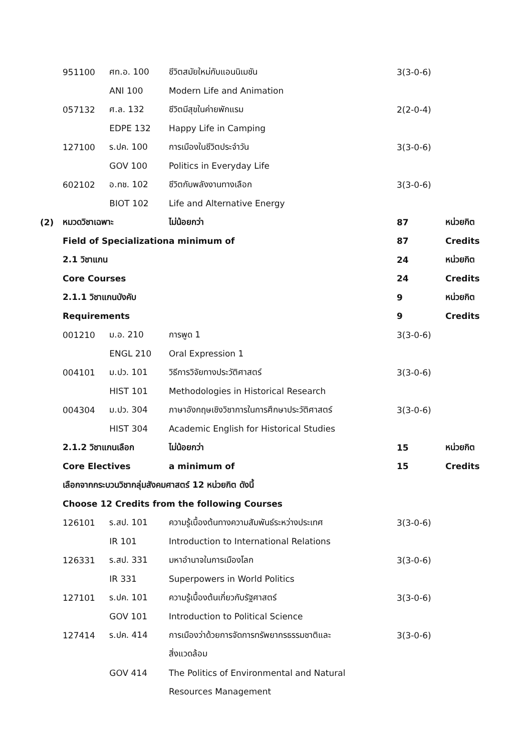| | 951100 | ศท.อ. 100 | ชีวิตสมัยใหม่กับแอนนิเมชัน | 3(3-0-6) | |
| | | ANI 100 | Modern Life and Animation | | |
| | 057132 | ศ.ล. 132 | ชีวิตมีสุขในค่ายพักแรม | 2(2-0-4) | |
| | | EDPE 132 | Happy Life in Camping | | |
| | 127100 | ร.ปค. 100 | การเมืองในชีวิตประจำวัน | 3(3-0-6) | |
| | | GOV 100 | Politics in Everyday Life | | |
| | 602102 | อ.ทช. 102 | ชีวิตกับพลังงานทางเลือก | 3(3-0-6) | |
| | | BIOT 102 | Life and Alternative Energy | | |
| (2) | หมวดวิชาเฉพาะ | | ไม่น้อยกว่า | 87 | หน่วยกิต |
| | Field of Specialization | | a minimum of | 87 | Credits |
| | 2.1 วิชาแกน | | | 24 | หน่วยกิต |
| | Core Courses | | | 24 | Credits |
| | 2.1.1 วิชาแกนบังคับ | | | 9 | หน่วยกิต |
| | Requirements | | | 9 | Credits |
| | 001210 | ม.อ. 210 | การพูด 1 | 3(3-0-6) | |
| | | ENGL 210 | Oral Expression 1 | | |
| | 004101 | ม.ปว. 101 | วิธีการวิจัยทางประวัติศาสตร์ | 3(3-0-6) | |
| | | HIST 101 | Methodologies in Historical Research | | |
| | 004304 | ม.ปว. 304 | ภาษาอังกฤษเชิงวิชาการในการศึกษาประวัติศาสตร์ | 3(3-0-6) | |
| | | HIST 304 | Academic English for Historical Studies | | |
| | 2.1.2 วิชาแกนเลือก | | ไม่น้อยกว่า | 15 | หน่วยกิต |
| | Core Electives | | a minimum of | 15 | Credits |
| | เลือกจากกระบวนวิชากลุ่มสังคมศาสตร์ 12 หน่วยกิต ดังนี้ | | | | |
| | Choose 12 Credits from the following Courses | | | | |
| | 126101 | ร.สป. 101 | ความรู้เบื้องต้นทางความสัมพันธ์ระหว่างประเทศ | 3(3-0-6) | |
| | | IR 101 | Introduction to International Relations | | |
| | 126331 | ร.สป. 331 | มหาอำนาจในการเมืองโลก | 3(3-0-6) | |
| | | IR 331 | Superpowers in World Politics | | |
| | 127101 | ร.ปค. 101 | ความรู้เบื้องต้นเกี่ยวกับรัฐศาสตร์ | 3(3-0-6) | |
| | | GOV 101 | Introduction to Political Science | | |
| | 127414 | ร.ปค. 414 | การเมืองว่าด้วยการจัดการทรัพยากรธรรมชาติและ | 3(3-0-6) | |
| | | | สิ่งแวดล้อม | | |
| | | GOV 414 | The Politics of Environmental and Natural | | |
| | | | Resources Management | | |